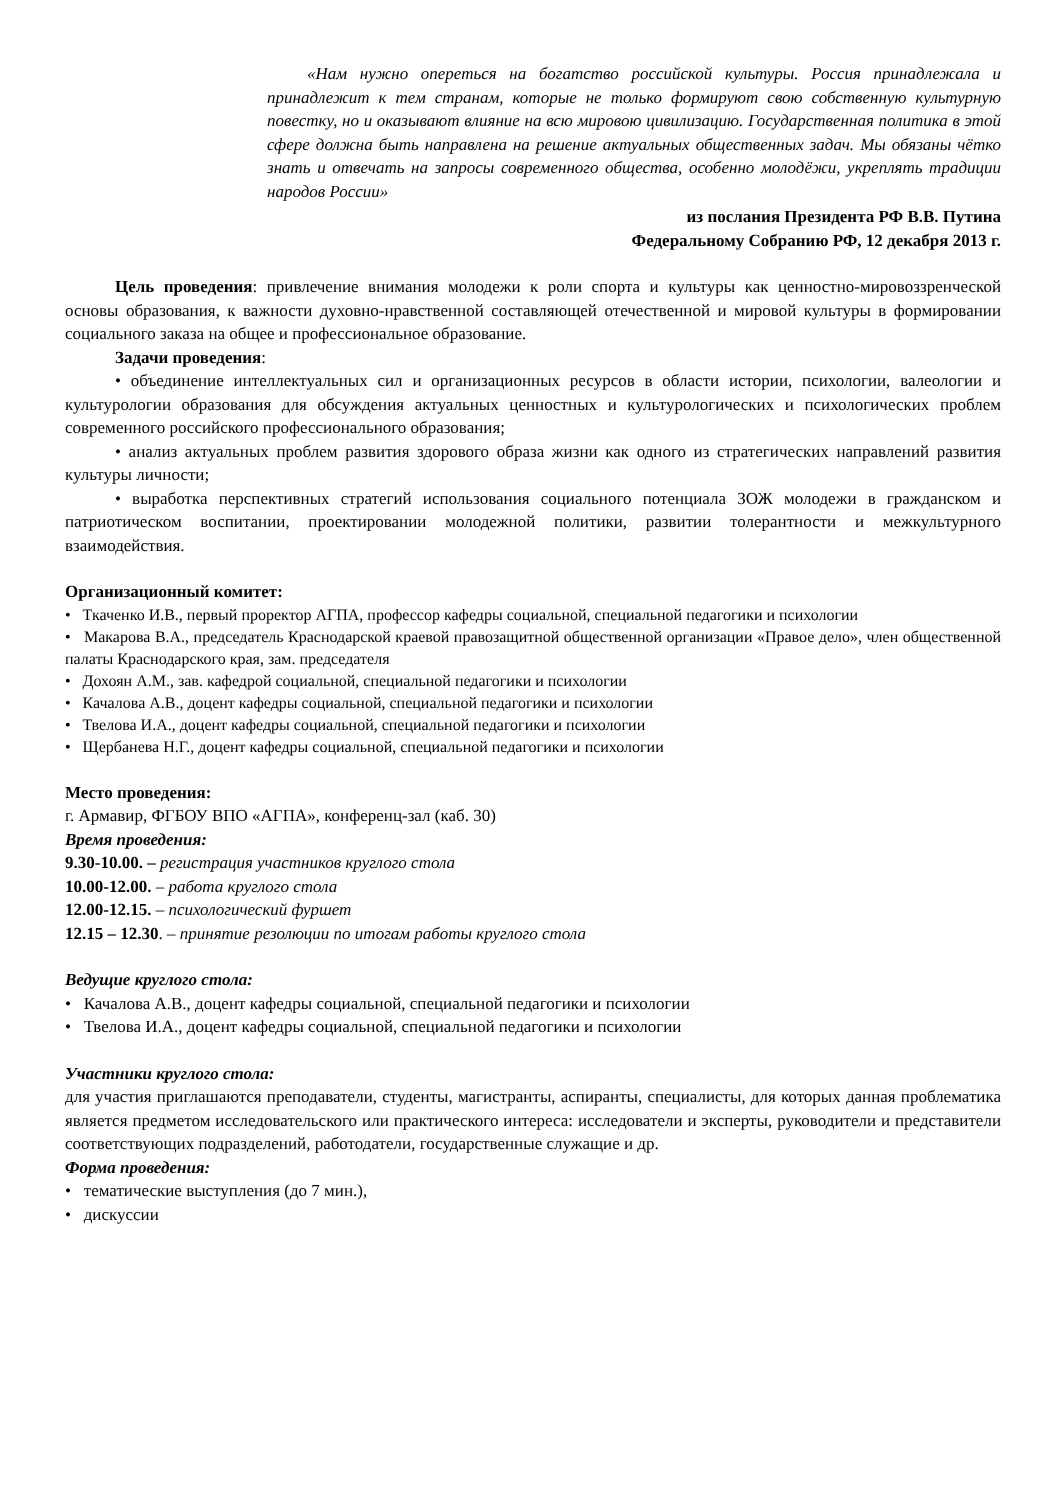«Нам нужно опереться на богатство российской культуры. Россия принадлежала и принадлежит к тем странам, которые не только формируют свою собственную культурную повестку, но и оказывают влияние на всю мировою цивилизацию. Государственная политика в этой сфере должна быть направлена на решение актуальных общественных задач. Мы обязаны чётко знать и отвечать на запросы современного общества, особенно молодёжи, укреплять традиции народов России»
из послания Президента РФ В.В. Путина
Федеральному Собранию РФ, 12 декабря 2013 г.
Цель проведения: привлечение внимания молодежи к роли спорта и культуры как ценностно-мировоззренческой основы образования, к важности духовно-нравственной составляющей отечественной и мировой культуры в формировании социального заказа на общее и профессиональное образование.
Задачи проведения:
• объединение интеллектуальных сил и организационных ресурсов в области истории, психологии, валеологии и культурологии образования для обсуждения актуальных ценностных и культурологических и психологических проблем современного российского профессионального образования;
• анализ актуальных проблем развития здорового образа жизни как одного из стратегических направлений развития культуры личности;
• выработка перспективных стратегий использования социального потенциала ЗОЖ молодежи в гражданском и патриотическом воспитании, проектировании молодежной политики, развитии толерантности и межкультурного взаимодействия.
Организационный комитет:
• Ткаченко И.В., первый проректор АГПА, профессор кафедры социальной, специальной педагогики и психологии
• Макарова В.А., председатель Краснодарской краевой правозащитной общественной организации «Правое дело», член общественной палаты Краснодарского края, зам. председателя
• Дохоян А.М., зав. кафедрой социальной, специальной педагогики и психологии
• Качалова А.В., доцент кафедры социальной, специальной педагогики и психологии
• Твелова И.А., доцент кафедры социальной, специальной педагогики и психологии
• Щербанева Н.Г., доцент кафедры социальной, специальной педагогики и психологии
Место проведения:
г. Армавир, ФГБОУ ВПО «АГПА», конференц-зал (каб. 30)
Время проведения:
9.30-10.00. – регистрация участников круглого стола
10.00-12.00. – работа круглого стола
12.00-12.15. – психологический фуршет
12.15 – 12.30. – принятие резолюции по итогам работы круглого стола
Ведущие круглого стола:
• Качалова А.В., доцент кафедры социальной, специальной педагогики и психологии
• Твелова И.А., доцент кафедры социальной, специальной педагогики и психологии
Участники круглого стола:
для участия приглашаются преподаватели, студенты, магистранты, аспиранты, специалисты, для которых данная проблематика является предметом исследовательского или практического интереса: исследователи и эксперты, руководители и представители соответствующих подразделений, работодатели, государственные служащие и др.
Форма проведения:
• тематические выступления (до 7 мин.),
• дискуссии